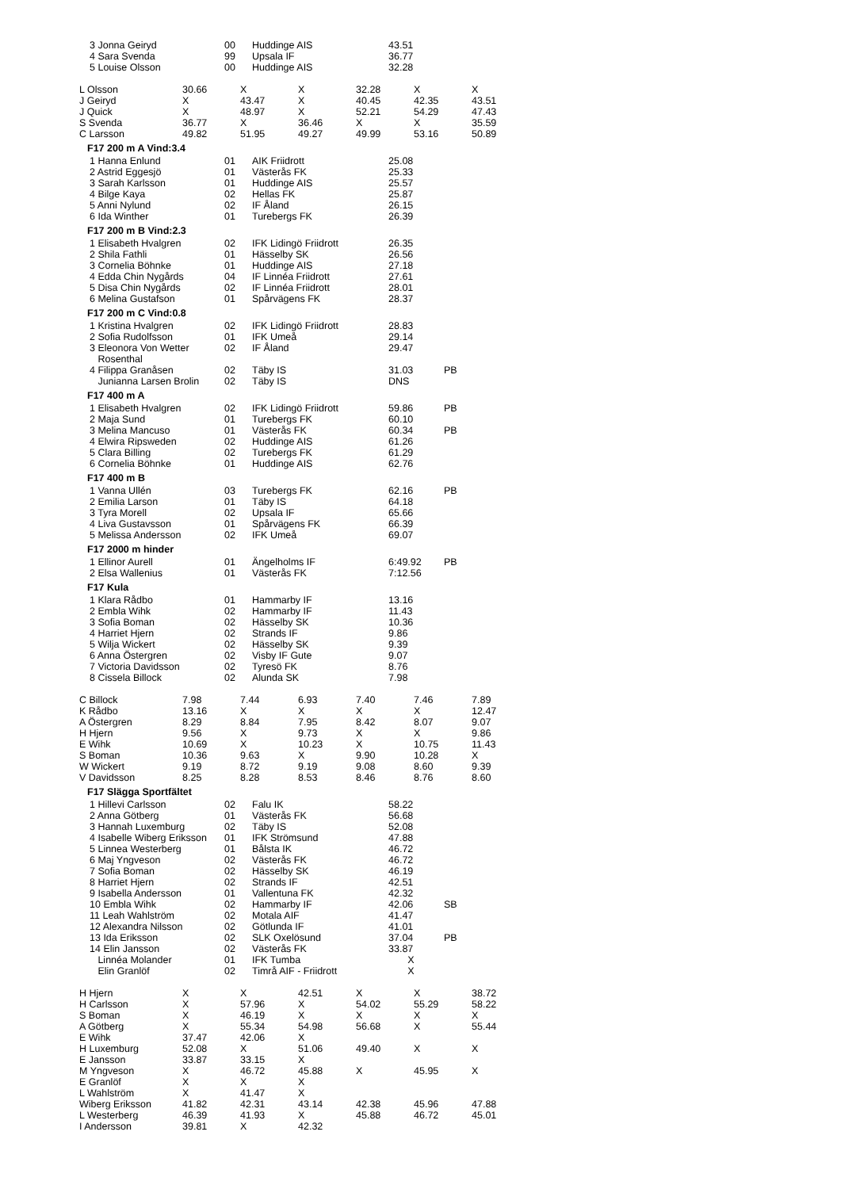| 3 Jonna Geiryd | 00 | Huddinge AIS | 43.51 | |
| 4 Sara Svenda | 99 | Upsala IF | 36.77 | |
| 5 Louise Olsson | 00 | Huddinge AIS | 32.28 | |
| L Olsson | 30.66 | X | X | 32.28 | X | X |
| J Geiryd | X | 43.47 | X | 40.45 | 42.35 | 43.51 |
| J Quick | X | 48.97 | X | 52.21 | 54.29 | 47.43 |
| S Svenda | 36.77 | X | 36.46 | X | X | 35.59 |
| C Larsson | 49.82 | 51.95 | 49.27 | 49.99 | 53.16 | 50.89 |
F17 200 m A Vind:3.4
| 1 Hanna Enlund | 01 | AIK Friidrott | 25.08 | |
| 2 Astrid Eggesjö | 01 | Västerås FK | 25.33 | |
| 3 Sarah Karlsson | 01 | Huddinge AIS | 25.57 | |
| 4 Bilge Kaya | 02 | Hellas FK | 25.87 | |
| 5 Anni Nylund | 02 | IF Åland | 26.15 | |
| 6 Ida Winther | 01 | Turebergs FK | 26.39 | |
F17 200 m B Vind:2.3
| 1 Elisabeth Hvalgren | 02 | IFK Lidingö Friidrott | 26.35 | |
| 2 Shila Fathli | 01 | Hässelby SK | 26.56 | |
| 3 Cornelia Böhnke | 01 | Huddinge AIS | 27.18 | |
| 4 Edda Chin Nygårds | 04 | IF Linnéa Friidrott | 27.61 | |
| 5 Disa Chin Nygårds | 02 | IF Linnéa Friidrott | 28.01 | |
| 6 Melina Gustafson | 01 | Spårvägens FK | 28.37 | |
F17 200 m C Vind:0.8
| 1 Kristina Hvalgren | 02 | IFK Lidingö Friidrott | 28.83 | |
| 2 Sofia Rudolfsson | 01 | IFK Umeå | 29.14 | |
| 3 Eleonora Von Wetter Rosenthal | 02 | IF Åland | 29.47 | |
| 4 Filippa Granåsen | 02 | Täby IS | 31.03 | PB |
| Junianna Larsen Brolin | 02 | Täby IS | DNS | |
F17 400 m A
| 1 Elisabeth Hvalgren | 02 | IFK Lidingö Friidrott | 59.86 | PB |
| 2 Maja Sund | 01 | Turebergs FK | 60.10 | |
| 3 Melina Mancuso | 01 | Västerås FK | 60.34 | PB |
| 4 Elwira Ripsweden | 02 | Huddinge AIS | 61.26 | |
| 5 Clara Billing | 02 | Turebergs FK | 61.29 | |
| 6 Cornelia Böhnke | 01 | Huddinge AIS | 62.76 | |
F17 400 m B
| 1 Vanna Ullén | 03 | Turebergs FK | 62.16 | PB |
| 2 Emilia Larson | 01 | Täby IS | 64.18 | |
| 3 Tyra Morell | 02 | Upsala IF | 65.66 | |
| 4 Liva Gustavsson | 01 | Spårvägens FK | 66.39 | |
| 5 Melissa Andersson | 02 | IFK Umeå | 69.07 | |
F17 2000 m hinder
| 1 Ellinor Aurell | 01 | Ängelholms IF | 6:49.92 | PB |
| 2 Elsa Wallenius | 01 | Västerås FK | 7:12.56 | |
F17 Kula
| 1 Klara Rådbo | 01 | Hammarby IF | 13.16 | |
| 2 Embla Wihk | 02 | Hammarby IF | 11.43 | |
| 3 Sofia Boman | 02 | Hässelby SK | 10.36 | |
| 4 Harriet Hjern | 02 | Strands IF | 9.86 | |
| 5 Wilja Wickert | 02 | Hässelby SK | 9.39 | |
| 6 Anna Östergren | 02 | Visby IF Gute | 9.07 | |
| 7 Victoria Davidsson | 02 | Tyresö FK | 8.76 | |
| 8 Cissela Billock | 02 | Alunda SK | 7.98 | |
| C Billock | 7.98 | 7.44 | 6.93 | 7.40 | 7.46 | 7.89 |
| K Rådbo | 13.16 | X | X | X | X | 12.47 |
| A Östergren | 8.29 | 8.84 | 7.95 | 8.42 | 8.07 | 9.07 |
| H Hjern | 9.56 | X | 9.73 | X | X | 9.86 |
| E Wihk | 10.69 | X | 10.23 | X | 10.75 | 11.43 |
| S Boman | 10.36 | 9.63 | X | 9.90 | 10.28 | X |
| W Wickert | 9.19 | 8.72 | 9.19 | 9.08 | 8.60 | 9.39 |
| V Davidsson | 8.25 | 8.28 | 8.53 | 8.46 | 8.76 | 8.60 |
F17 Slägga Sportfältet
| 1 Hillevi Carlsson | 02 | Falu IK | 58.22 | |
| 2 Anna Götberg | 01 | Västerås FK | 56.68 | |
| 3 Hannah Luxemburg | 02 | Täby IS | 52.08 | |
| 4 Isabelle Wiberg Eriksson | 01 | IFK Strömsund | 47.88 | |
| 5 Linnea Westerberg | 01 | Bålsta IK | 46.72 | |
| 6 Maj Yngveson | 02 | Västerås FK | 46.72 | |
| 7 Sofia Boman | 02 | Hässelby SK | 46.19 | |
| 8 Harriet Hjern | 02 | Strands IF | 42.51 | |
| 9 Isabella Andersson | 01 | Vallentuna FK | 42.32 | |
| 10 Embla Wihk | 02 | Hammarby IF | 42.06 | SB |
| 11 Leah Wahlström | 02 | Motala AIF | 41.47 | |
| 12 Alexandra Nilsson | 02 | Götlunda IF | 41.01 | |
| 13 Ida Eriksson | 02 | SLK Oxelösund | 37.04 | PB |
| 14 Elin Jansson | 02 | Västerås FK | 33.87 | |
| Linnéa Molander | 01 | IFK Tumba | X | |
| Elin Granlöf | 02 | Timrå AIF - Friidrott | X | |
| H Hjern | X | X | 42.51 | X | X | 38.72 |
| H Carlsson | X | 57.96 | X | 54.02 | 55.29 | 58.22 |
| S Boman | X | 46.19 | X | X | X | X |
| A Götberg | X | 55.34 | 54.98 | 56.68 | X | 55.44 |
| E Wihk | 37.47 | 42.06 | X | | | |
| H Luxemburg | 52.08 | X | 51.06 | 49.40 | X | X |
| E Jansson | 33.87 | 33.15 | X | | | |
| M Yngveson | X | 46.72 | 45.88 | X | 45.95 | X |
| E Granlöf | X | X | X | | | |
| L Wahlström | X | 41.47 | X | | | |
| Wiberg Eriksson | 41.82 | 42.31 | 43.14 | 42.38 | 45.96 | 47.88 |
| L Westerberg | 46.39 | 41.93 | X | 45.88 | 46.72 | 45.01 |
| I Andersson | 39.81 | X | 42.32 | | | |